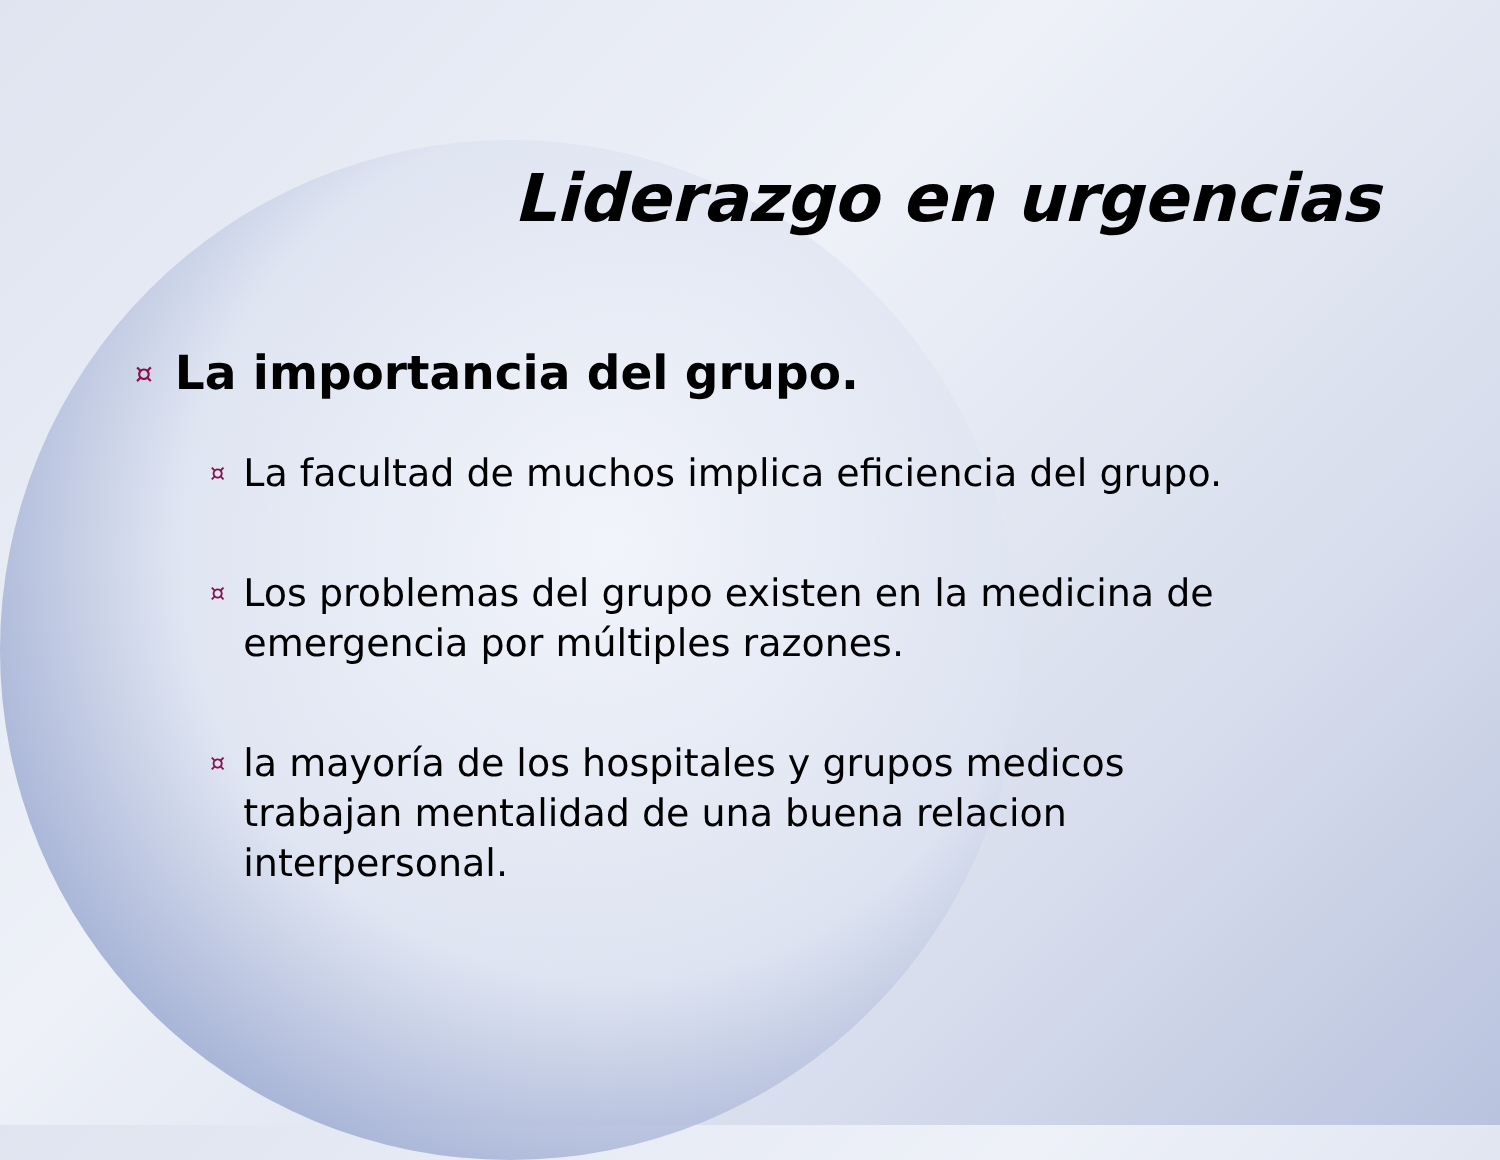Liderazgo en urgencias
¤ La importancia del grupo.
¤ La facultad de muchos implica eficiencia del grupo.
¤ Los problemas del grupo existen en la medicina de emergencia por múltiples razones.
¤ la mayoría de los hospitales y grupos medicos trabajan mentalidad de una buena relacion interpersonal.